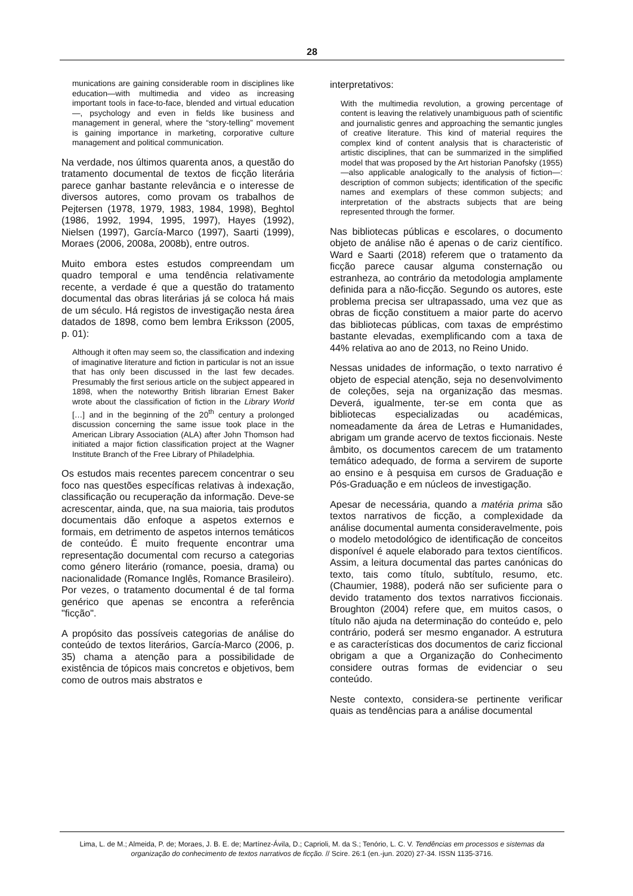28
munications are gaining considerable room in disciplines like education—with multimedia and video as increasing important tools in face-to-face, blended and virtual education—, psychology and even in fields like business and management in general, where the “story-telling” movement is gaining importance in marketing, corporative culture management and political communication.
Na verdade, nos últimos quarenta anos, a questão do tratamento documental de textos de ficção literária parece ganhar bastante relevância e o interesse de diversos autores, como provam os trabalhos de Pejtersen (1978, 1979, 1983, 1984, 1998), Beghtol (1986, 1992, 1994, 1995, 1997), Hayes (1992), Nielsen (1997), García-Marco (1997), Saarti (1999), Moraes (2006, 2008a, 2008b), entre outros.
Muito embora estes estudos compreendam um quadro temporal e uma tendência relativamente recente, a verdade é que a questão do tratamento documental das obras literárias já se coloca há mais de um século. Há registos de investigação nesta área datados de 1898, como bem lembra Eriksson (2005, p. 01):
Although it often may seem so, the classification and indexing of imaginative literature and fiction in particular is not an issue that has only been discussed in the last few decades. Presumably the first serious article on the subject appeared in 1898, when the noteworthy British librarian Ernest Baker wrote about the classification of fiction in the Library World […] and in the beginning of the 20<sup>th</sup> century a prolonged discussion concerning the same issue took place in the American Library Association (ALA) after John Thomson had initiated a major fiction classification project at the Wagner Institute Branch of the Free Library of Philadelphia.
Os estudos mais recentes parecem concentrar o seu foco nas questões específicas relativas à indexação, classificação ou recuperação da informação. Deve-se acrescentar, ainda, que, na sua maioria, tais produtos documentais dão enfoque a aspetos externos e formais, em detrimento de aspetos internos temáticos de conteúdo. É muito frequente encontrar uma representação documental com recurso a categorias como género literário (romance, poesia, drama) ou nacionalidade (Romance Inglês, Romance Brasileiro). Por vezes, o tratamento documental é de tal forma genérico que apenas se encontra a referência "ficção".
A propósito das possíveis categorias de análise do conteúdo de textos literários, García-Marco (2006, p. 35) chama a atenção para a possibilidade de existência de tópicos mais concretos e objetivos, bem como de outros mais abstratos e
interpretativos:
With the multimedia revolution, a growing percentage of content is leaving the relatively unambiguous path of scientific and journalistic genres and approaching the semantic jungles of creative literature. This kind of material requires the complex kind of content analysis that is characteristic of artistic disciplines, that can be summarized in the simplified model that was proposed by the Art historian Panofsky (1955) —also applicable analogically to the analysis of fiction—: description of common subjects; identification of the specific names and exemplars of these common subjects; and interpretation of the abstracts subjects that are being represented through the former.
Nas bibliotecas públicas e escolares, o documento objeto de análise não é apenas o de cariz científico. Ward e Saarti (2018) referem que o tratamento da ficção parece causar alguma consternação ou estranheza, ao contrário da metodologia amplamente definida para a não-ficção. Segundo os autores, este problema precisa ser ultrapassado, uma vez que as obras de ficção constituem a maior parte do acervo das bibliotecas públicas, com taxas de empréstimo bastante elevadas, exemplificando com a taxa de 44% relativa ao ano de 2013, no Reino Unido.
Nessas unidades de informação, o texto narrativo é objeto de especial atenção, seja no desenvolvimento de coleções, seja na organização das mesmas. Deverá, igualmente, ter-se em conta que as bibliotecas especializadas ou académicas, nomeadamente da área de Letras e Humanidades, abrigam um grande acervo de textos ficcionais. Neste âmbito, os documentos carecem de um tratamento temático adequado, de forma a servirem de suporte ao ensino e à pesquisa em cursos de Graduação e Pós-Graduação e em núcleos de investigação.
Apesar de necessária, quando a matéria prima são textos narrativos de ficção, a complexidade da análise documental aumenta consideravelmente, pois o modelo metodológico de identificação de conceitos disponível é aquele elaborado para textos científicos. Assim, a leitura documental das partes canónicas do texto, tais como título, subtítulo, resumo, etc. (Chaumier, 1988), poderá não ser suficiente para o devido tratamento dos textos narrativos ficcionais. Broughton (2004) refere que, em muitos casos, o título não ajuda na determinação do conteúdo e, pelo contrário, poderá ser mesmo enganador. A estrutura e as características dos documentos de cariz ficcional obrigam a que a Organização do Conhecimento considere outras formas de evidenciar o seu conteúdo.
Neste contexto, considera-se pertinente verificar quais as tendências para a análise documental
Lima, L. de M.; Almeida, P. de; Moraes, J. B. E. de; Martínez-Ávila, D.; Caprioli, M. da S.; Tenório, L. C. V. Tendências em processos e sistemas da organização do conhecimento de textos narrativos de ficção. // Scire. 26:1 (en.-jun. 2020) 27-34. ISSN 1135-3716.